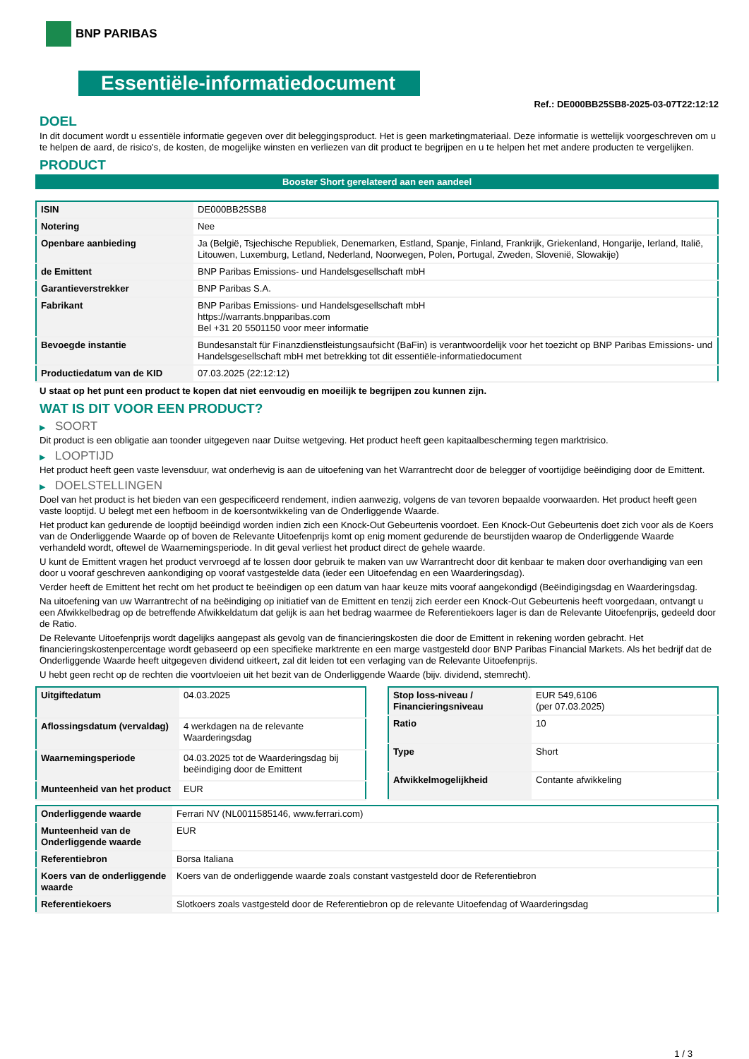BNP PARIBAS
Essentiële-informatiedocument
Ref.: DE000BB25SB8-2025-03-07T22:12:12
DOEL
In dit document wordt u essentiële informatie gegeven over dit beleggingsproduct. Het is geen marketingmateriaal. Deze informatie is wettelijk voorgeschreven om u te helpen de aard, de risico's, de kosten, de mogelijke winsten en verliezen van dit product te begrijpen en u te helpen het met andere producten te vergelijken.
PRODUCT
Booster Short gerelateerd aan een aandeel
| ISIN | DE000BB25SB8 |
| Notering | Nee |
| Openbare aanbieding | Ja (België, Tsjechische Republiek, Denemarken, Estland, Spanje, Finland, Frankrijk, Griekenland, Hongarije, Ierland, Italië, Litouwen, Luxemburg, Letland, Nederland, Noorwegen, Polen, Portugal, Zweden, Slovenië, Slowakije) |
| de Emittent | BNP Paribas Emissions- und Handelsgesellschaft mbH |
| Garantieverstrekker | BNP Paribas S.A. |
| Fabrikant | BNP Paribas Emissions- und Handelsgesellschaft mbH https://warrants.bnpparibas.com Bel +31 20 5501150 voor meer informatie |
| Bevoegde instantie | Bundesanstalt für Finanzdienstleistungsaufsicht (BaFin) is verantwoordelijk voor het toezicht op BNP Paribas Emissions- und Handelsgesellschaft mbH met betrekking tot dit essentiële-informatiedocument |
| Productiedatum van de KID | 07.03.2025 (22:12:12) |
U staat op het punt een product te kopen dat niet eenvoudig en moeilijk te begrijpen zou kunnen zijn.
WAT IS DIT VOOR EEN PRODUCT?
▶ SOORT
Dit product is een obligatie aan toonder uitgegeven naar Duitse wetgeving. Het product heeft geen kapitaalbescherming tegen marktrisico.
▶ LOOPTIJD
Het product heeft geen vaste levensduur, wat onderhevig is aan de uitoefening van het Warrantrecht door de belegger of voortijdige beëindiging door de Emittent.
▶ DOELSTELLINGEN
Doel van het product is het bieden van een gespecificeerd rendement, indien aanwezig, volgens de van tevoren bepaalde voorwaarden. Het product heeft geen vaste looptijd. U belegt met een hefboom in de koersontwikkeling van de Onderliggende Waarde.
Het product kan gedurende de looptijd beëindigd worden indien zich een Knock-Out Gebeurtenis voordoet. Een Knock-Out Gebeurtenis doet zich voor als de Koers van de Onderliggende Waarde op of boven de Relevante Uitoefenprijs komt op enig moment gedurende de beurstijden waarop de Onderliggende Waarde verhandeld wordt, oftewel de Waarnemingsperiode. In dit geval verliest het product direct de gehele waarde.
U kunt de Emittent vragen het product vervroegd af te lossen door gebruik te maken van uw Warrantrecht door dit kenbaar te maken door overhandiging van een door u vooraf geschreven aankondiging op vooraf vastgestelde data (ieder een Uitoefendag en een Waarderingsdag).
Verder heeft de Emittent het recht om het product te beëindigen op een datum van haar keuze mits vooraf aangekondigd (Beëindigingsdag en Waarderingsdag.
Na uitoefening van uw Warrantrecht of na beëindiging op initiatief van de Emittent en tenzij zich eerder een Knock-Out Gebeurtenis heeft voorgedaan, ontvangt u een Afwikkelbedrag op de betreffende Afwikkeldatum dat gelijk is aan het bedrag waarmee de Referentiekoers lager is dan de Relevante Uitoefenprijs, gedeeld door de Ratio.
De Relevante Uitoefenprijs wordt dagelijks aangepast als gevolg van de financieringskosten die door de Emittent in rekening worden gebracht. Het financieringskostenpercentage wordt gebaseerd op een specifieke marktrente en een marge vastgesteld door BNP Paribas Financial Markets. Als het bedrijf dat de Onderliggende Waarde heeft uitgegeven dividend uitkeert, zal dit leiden tot een verlaging van de Relevante Uitoefenprijs.
U hebt geen recht op de rechten die voortvloeien uit het bezit van de Onderliggende Waarde (bijv. dividend, stemrecht).
| Uitgiftedatum | 04.03.2025 |
| Aflossingsdatum (vervaldag) | 4 werkdagen na de relevante Waarderingsdag |
| Waarnemingsperiode | 04.03.2025 tot de Waarderingsdag bij beëindiging door de Emittent |
| Munteenheid van het product | EUR |
| Stop loss-niveau / Financieringsniveau | EUR 549,6106 (per 07.03.2025) |
| Ratio | 10 |
| Type | Short |
| Afwikkelmogelijkheid | Contante afwikkeling |
| Onderliggende waarde | Ferrari NV (NL0011585146, www.ferrari.com) |
| Munteenheid van de Onderliggende waarde | EUR |
| Referentiebron | Borsa Italiana |
| Koers van de onderliggende waarde | Koers van de onderliggende waarde zoals constant vastgesteld door de Referentiebron |
| Referentiekoers | Slotkoers zoals vastgesteld door de Referentiebron op de relevante Uitoefendag of Waarderingsdag |
1 / 3